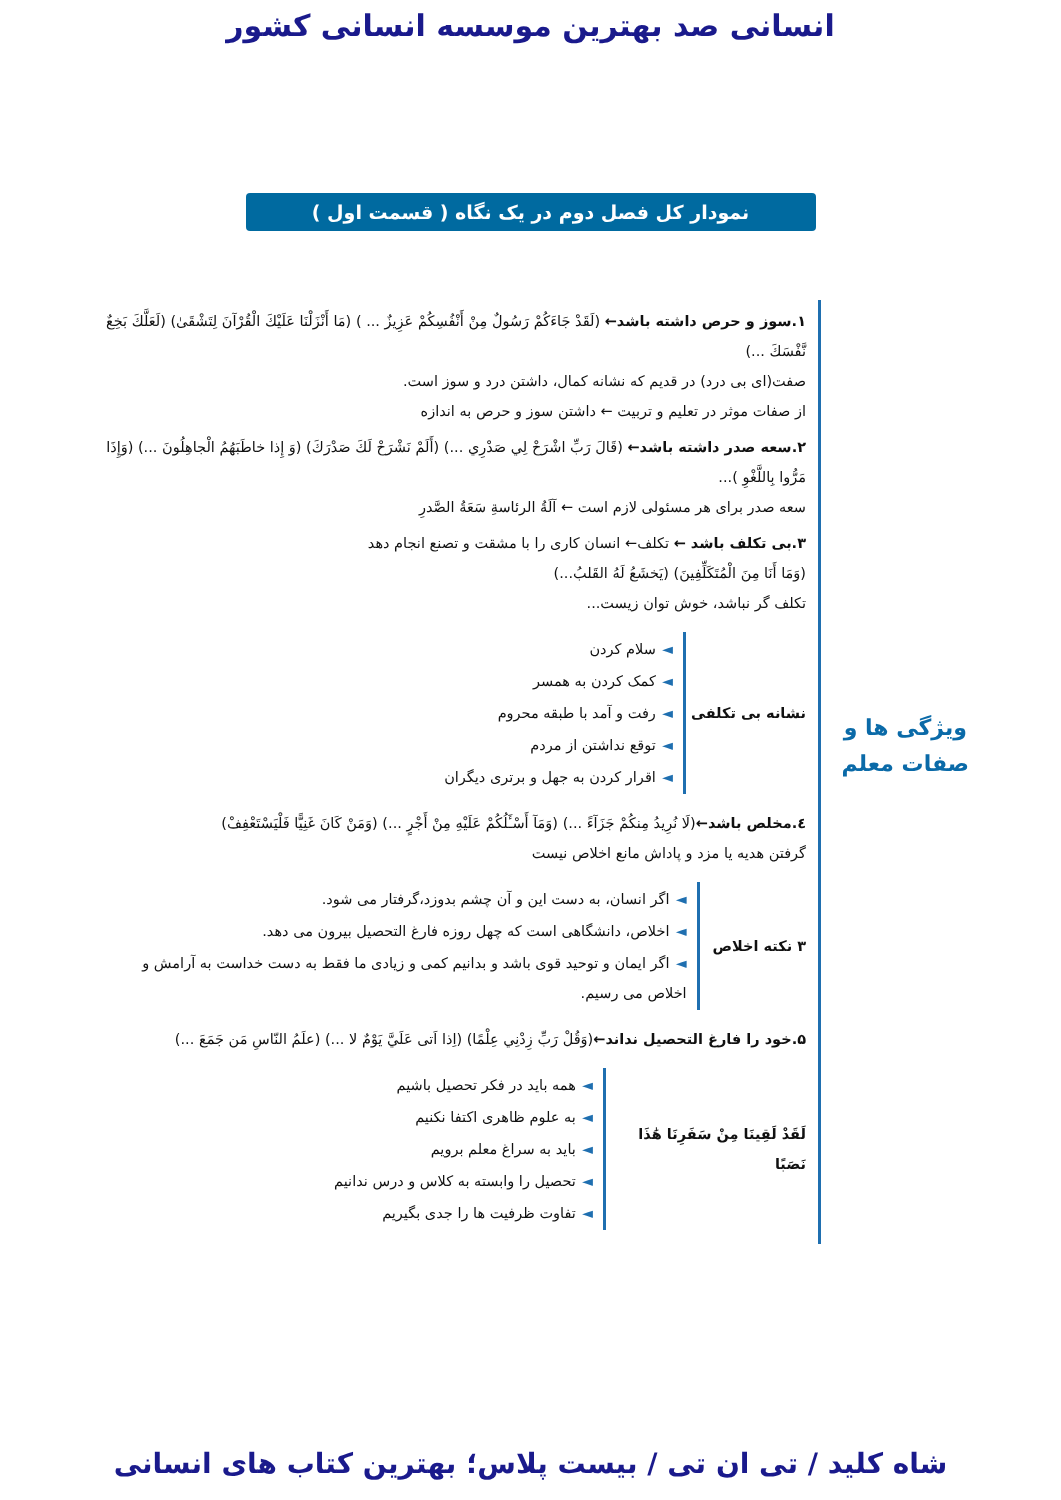انسانی صد بهترین موسسه انسانی کشور
نمودار کل فصل دوم در یک نگاه ( قسمت اول )
۱.سوز و حرص داشته باشد← (لَقَدْ جَاءَكُمْ رَسُولٌ مِنْ أَنْفُسِكُمْ عَزِيزٌ ... ) (مَا أَنْزَلْنَا عَلَيْكَ الْقُرْآنَ لِتَشْقَىٰ) (لَعَلَّكَ بَخِعٌ نَّفْسَكَ ...)
صفت(ای بی درد) در قدیم که نشانه کمال، داشتن درد و سوز است.
از صفات موثر در تعلیم و تربیت ← داشتن سوز و حرص به اندازه
۲.سعه صدر داشته باشد← (قَالَ رَبِّ اشْرَحْ لِي صَدْرِي ...) (أَلَمْ نَشْرَحْ لَكَ صَدْرَكَ) (وَ إِذا خاطَبَهُمُ الْجاهِلُونَ ...) (وَإِذَا مَرُّوا بِاللَّغْوِ )...
سعه صدر برای هر مسئولی لازم است ← آلَةُ الرئاسةِ سَعَةُ الصَّدرِ
۳.بی تکلف باشد ← تکلف← انسان کاری را با مشقت و تصنع انجام دهد
(وَمَا أَنَا مِنَ الْمُتَكَلِّفِينَ) (يَخشَعُ لَهُ القَلبُ...)
تکلف گر نباشد، خوش توان زیست...
نشانه بی تکلفی
◄سلام کردن
◄کمک کردن به همسر
◄رفت و آمد با طبقه محروم
◄توقع نداشتن از مردم
◄اقرار کردن به جهل و برتری دیگران
٤.مخلص باشد←(لَا نُرِيدُ مِنكُمْ جَزَآءً ...) (وَمَآ أَسْـَٔلُكُمْ عَلَيْهِ مِنْ أَجْرٍ ...) (وَمَنْ كَانَ غَنِيًّا فَلْيَسْتَعْفِفْ)
گرفتن هدیه یا مزد و پاداش مانع اخلاص نیست
۳ نکته اخلاص
◄اگر انسان، به دست این و آن چشم بدوزد،گرفتار می شود.
◄اخلاص، دانشگاهی است که چهل روزه فارغ التحصیل بیرون می دهد.
◄اگر ایمان و توحید قوی باشد و بدانیم کمی و زیادی ما فقط به دست خداست به آرامش و اخلاص می رسیم.
۵.خود را فارغ التحصیل نداند←(وَقُلْ رَبِّ زِدْنِي عِلْمًا) (اِذا اَتی عَلَيَّ يَوْمٌ لا ...) (علَمُ النّاسِ مَن جَمَعَ ...)
لَقَدْ لَقِينَا مِنْ سَفَرِنَا هَٰذَا نَصَبًا
◄همه باید در فکر تحصیل باشیم
◄به علوم ظاهری اکتفا نکنیم
◄باید به سراغ معلم برویم
◄تحصیل را وابسته به کلاس و درس ندانیم
◄تفاوت ظرفیت ها را جدی بگیریم
ویژگی ها و
صفات معلم
شاه کلید / تی ان تی / بیست پلاس؛ بهترین کتاب های انسانی